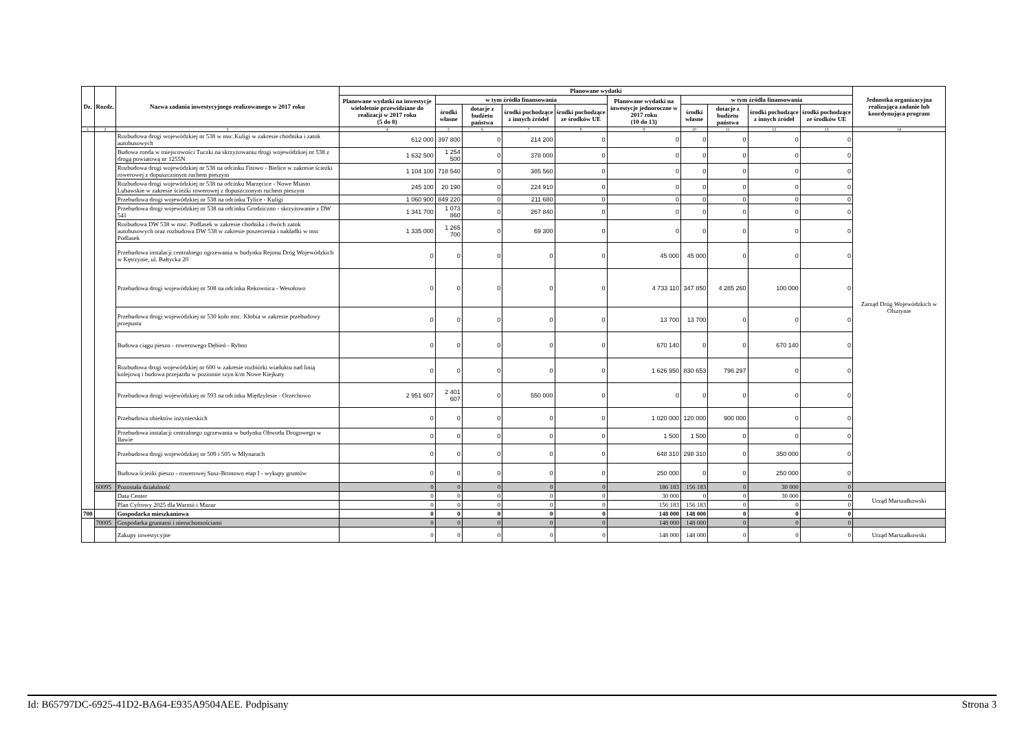| Dz. | Rozdz. | Nazwa zadania inwestycyjnego realizowanego w 2017 roku | Planowane wydatki | | | | | | | | | | Jednostka organizacyjna realizująca zadanie lub koordynująca program |
| --- | --- | --- | --- | --- | --- | --- | --- | --- | --- | --- | --- | --- | --- |
| | | | Planowane wydatki na inwestycje wieloletnie przewidziane do realizacji w 2017 roku (5 do 8) | w tym źródła finansowania | | | | Planowane wydatki na inwestycje jednoroczne w 2017 roku (10 do 13) | w tym źródła finansowania | | | | |
| | | | | środki własne | dotacje z budżetu państwa | środki pochodzące z innych źródeł | środki pochodzące ze środków UE | | środki własne | dotacje z budżetu państwa | środki pochodzące z innych źródeł | środki pochodzące ze środków UE | |
| 1 | 2 | 3 | 4 | 5 | 6 | 7 | 8 | 9 | 10 | 11 | 12 | 13 | 14 |
| | | Rozbudowa drogi wojewódzkiej nr 538 w msc.Kuligi w zakresie chodnika i zatok autobusowych | 612 000 | 397 800 | 0 | 214 200 | 0 | 0 | 0 | 0 | 0 | 0 | Zarząd Dróg Wojewódzkich w Olsztynie |
| | | Budowa ronda w miejscowości Tuczki na skrzyżowaniu drogi wojewódzkiej nr 538 z drogą powiatową nr 1255N | 1 632 500 | 1 254 500 | 0 | 378 000 | 0 | 0 | 0 | 0 | 0 | 0 | |
| | | Rozbudowa drogi wojewódzkiej nr 538 na odcinku Fitowo - Bielice w zakresie ścieżki rowerowej z dopuszczonym ruchem pieszym | 1 104 100 | 718 540 | 0 | 385 560 | 0 | 0 | 0 | 0 | 0 | 0 | |
| | | Rozbudowa drogi wojewódzkiej nr 538 na odcinku Marzęcice - Nowe Miasto Lubawskie w zakresie ścieżki rowerowej z dopuszczonym ruchem pieszym | 245 100 | 20 190 | 0 | 224 910 | 0 | 0 | 0 | 0 | 0 | 0 | |
| | | Przebudowa drogi wojewódzkiej nr 538 na odcinku Tylice - Kuligi | 1 060 900 | 849 220 | 0 | 211 680 | 0 | 0 | 0 | 0 | 0 | 0 | |
| | | Przebudowa drogi wojewódzkiej nr 538 na odcinku Grodziczno - skrzyżowanie z DW 541 | 1 341 700 | 1 073 860 | 0 | 267 840 | 0 | 0 | 0 | 0 | 0 | 0 | |
| | | Rozbudowa DW 538 w msc. Podlasek w zakresie chodnika i dwóch zatok autobusowych oraz rozbudowa DW 538 w zakresie poszerzenia i nakładki w msc Podlasek | 1 335 000 | 1 265 700 | 0 | 69 300 | 0 | 0 | 0 | 0 | 0 | 0 | |
| | | Przebudowa instalacji centralnego ogrzewania w budynku Rejonu Dróg Wojewódzkich w Kętrzynie, ul. Bałtycka 20 | 0 | 0 | 0 | 0 | 0 | 45 000 | 45 000 | 0 | 0 | 0 | |
| | | Przebudowa drogi wojewódzkiej nr 508 na odcinku Rekownica - Wesołowo | 0 | 0 | 0 | 0 | 0 | 4 733 110 | 347 850 | 4 285 260 | 100 000 | 0 | |
| | | Przebudowa drogi wojewódzkiej nr 530 koło msc. Kłobia w zakresie przebudowy przepustu | 0 | 0 | 0 | 0 | 0 | 13 700 | 13 700 | 0 | 0 | 0 | |
| | | Budowa ciągu pieszo - rowerowego Dębień - Rybno | 0 | 0 | 0 | 0 | 0 | 670 140 | 0 | 0 | 670 140 | 0 | |
| | | Rozbudowa drogi wojewódzkiej nr 600 w zakresie rozbiórki wiaduktu nad linią kolejową i budowa przejazdu w poziomie szyn k/m Nowe Kiejkuty | 0 | 0 | 0 | 0 | 0 | 1 626 950 | 830 653 | 796 297 | 0 | 0 | |
| | | Przebudowa drogi wojewódzkiej nr 593 na odcinku Międzylesie - Orzechowo | 2 951 607 | 2 401 607 | 0 | 550 000 | 0 | 0 | 0 | 0 | 0 | 0 | |
| | | Przebudowa obiektów inżynierskich | 0 | 0 | 0 | 0 | 0 | 1 020 000 | 120 000 | 900 000 | 0 | 0 | |
| | | Przebudowa instalacji centralnego ogrzewania w budynku Obwodu Drogowego w Iławie | 0 | 0 | 0 | 0 | 0 | 1 500 | 1 500 | 0 | 0 | 0 | |
| | | Przebudowa drogi wojewódzkiej nr 509 i 505 w Młynarach | 0 | 0 | 0 | 0 | 0 | 648 310 | 298 310 | 0 | 350 000 | 0 | |
| | | Budowa ścieżki pieszo - rowerowej Susz-Bronowo etap I - wykupy gruntów | 0 | 0 | 0 | 0 | 0 | 250 000 | 0 | 0 | 250 000 | 0 | |
| | 60095 | Pozostała działalność | 0 | 0 | 0 | 0 | 0 | 186 183 | 156 183 | 0 | 30 000 | 0 | |
| | | Data Center | 0 | 0 | 0 | 0 | 0 | 30 000 | 0 | 0 | 30 000 | 0 | Urząd Marszałkowski |
| | | Plan Cyfrowy 2025 dla Warmii i Mazur | 0 | 0 | 0 | 0 | 0 | 156 183 | 156 183 | 0 | 0 | 0 | |
| 700 | | Gospodarka mieszkaniowa | 0 | 0 | 0 | 0 | 0 | 148 000 | 148 000 | 0 | 0 | 0 | |
| | 70005 | Gospodarka gruntami i nieruchomościami | 0 | 0 | 0 | 0 | 0 | 148 000 | 148 000 | 0 | 0 | 0 | |
| | | Zakupy inwestycyjne | 0 | 0 | 0 | 0 | 0 | 148 000 | 148 000 | 0 | 0 | 0 | Urząd Marszałkowski |
Id: B65797DC-6925-41D2-BA64-E935A9504AEE. Podpisany Strona 3